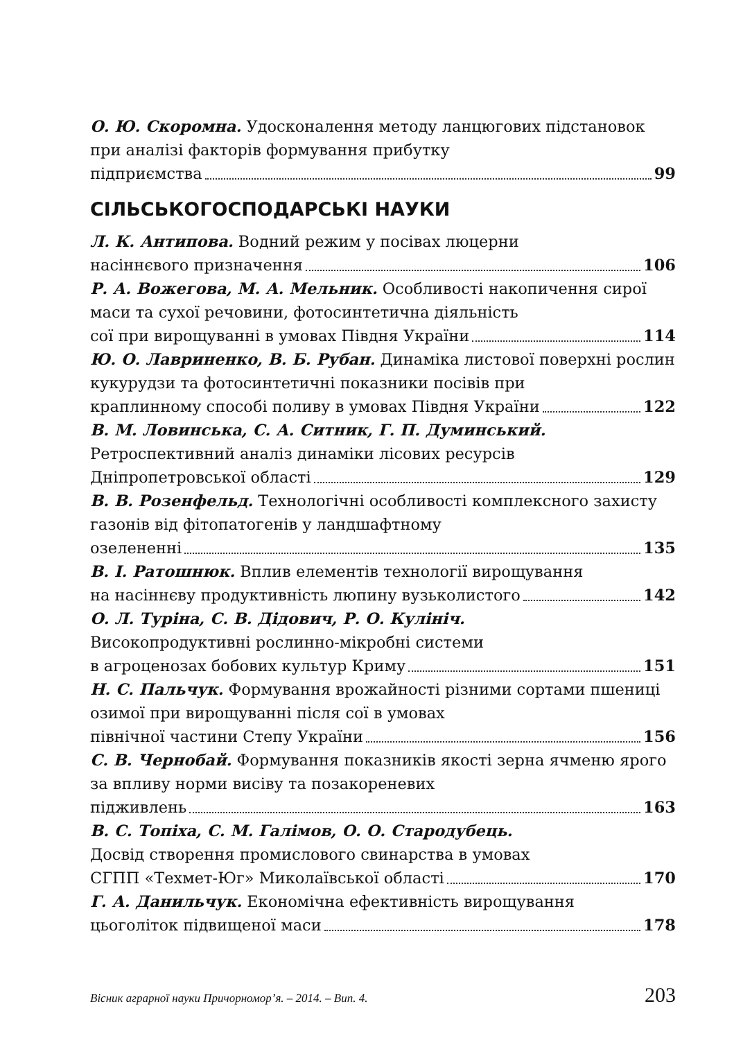О. Ю. Скоромна. Удосконалення методу ланцюгових підстановок при аналізі факторів формування прибутку
підприємства 99
СІЛЬСЬКОГОСПОДАРСЬКІ НАУКИ
Л. К. Антипова. Водний режим у посівах люцерни
насіннєвого призначення 106
Р. А. Вожегова, М. А. Мельник. Особливості накопичення сирої маси та сухої речовини, фотосинтетична діяльність
сої при вирощуванні в умовах Півдня України 114
Ю. О. Лавриненко, В. Б. Рубан. Динаміка листової поверхні рослин кукурудзи та фотосинтетичні показники посівів при
краплинному способі поливу в умовах Півдня України 122
В. М. Ловинська, С. А. Ситник, Г. П. Думинський.
Ретроспективний аналіз динаміки лісових ресурсів
Дніпропетровської області 129
В. В. Розенфельд. Технологічні особливості комплексного захисту газонів від фітопатогенів у ландшафтному
озелененні 135
В. І. Ратошнюк. Вплив елементів технології вирощування
на насіннєву продуктивність люпину вузьколистого 142
О. Л. Туріна, С. В. Дідович, Р. О. Кулініч.
Високопродуктивні рослинно-мікробні системи
в агроценозах бобових культур Криму 151
Н. С. Пальчук. Формування врожайності різними сортами пшениці озимої при вирощуванні після сої в умовах
північної частини Степу України 156
С. В. Чернобай. Формування показників якості зерна ячменю ярого за впливу норми висіву та позакореневих
підживлень 163
В. С. Топіха, С. М. Галімов, О. О. Стародубець.
Досвід створення промислового свинарства в умовах
СГПП «Техмет-Юг» Миколаївської області 170
Г. А. Данильчук. Економічна ефективність вирощування
цьоголіток підвищеної маси 178
Вісник аграрної науки Причорномор’я. – 2014. – Вип. 4. 203